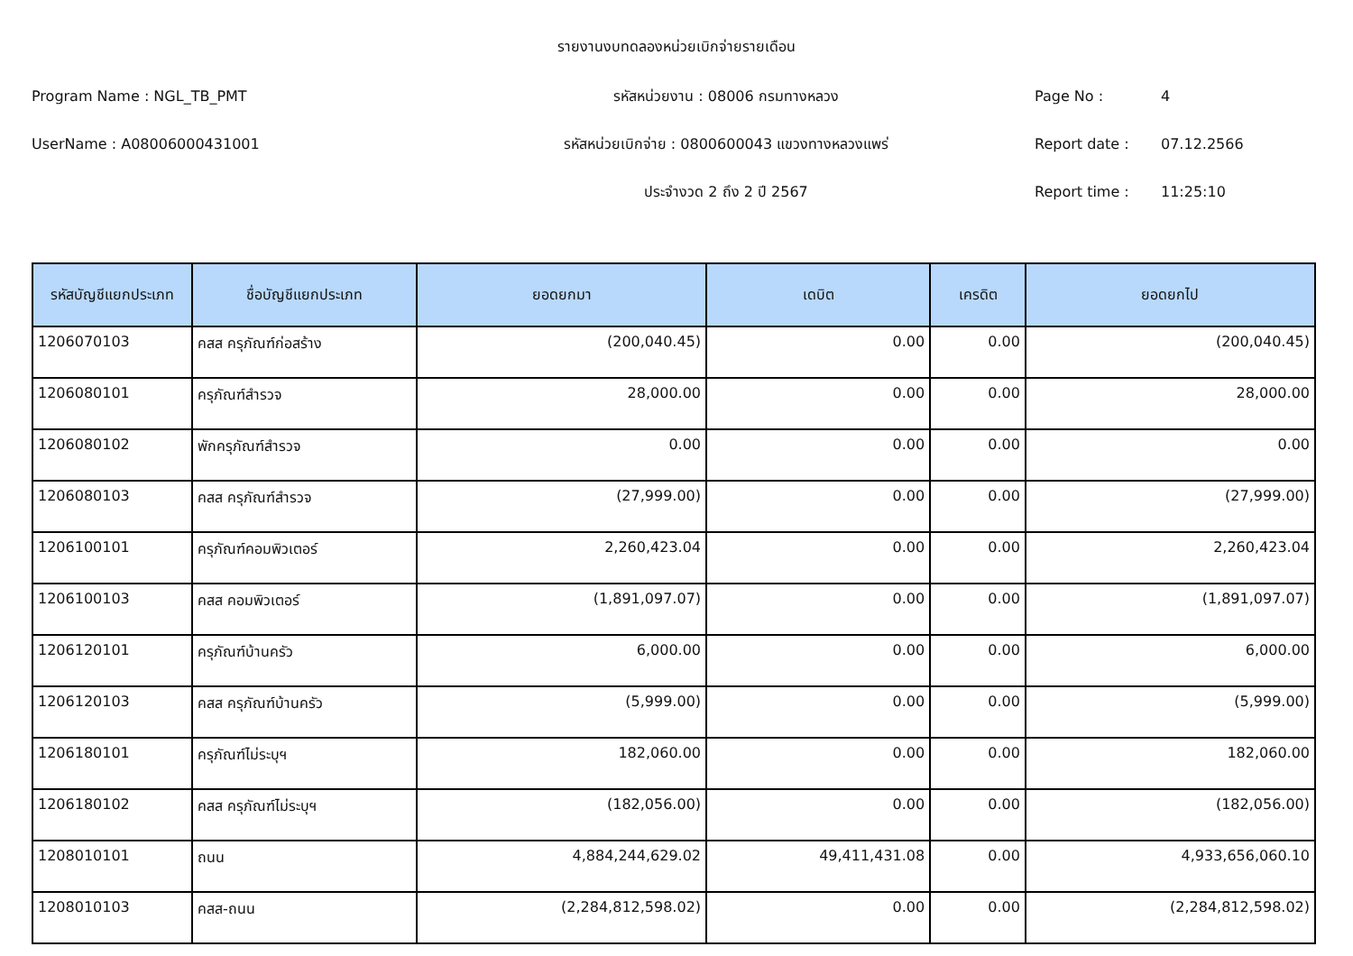รายงานงบทดลองหน่วยเบิกจ่ายรายเดือน
Program Name : NGL_TB_PMT รหัสหน่วยงาน : 08006 กรมทางหลวง Page No : 4
UserName : A08006000431001 รหัสหน่วยเบิกจ่าย : 0800600043 แขวงทางหลวงแพร่ Report date : 07.12.2566
ประจำงวด 2 ถึง 2 ปี 2567 Report time : 11:25:10
| รหัสบัญชีแยกประเภท | ชื่อบัญชีแยกประเภท | ยอดยกมา | เดบิต | เครดิต | ยอดยกไป |
| --- | --- | --- | --- | --- | --- |
| 1206070103 | คสส ครุภัณฑ์ก่อสร้าง | (200,040.45) | 0.00 | 0.00 | (200,040.45) |
| 1206080101 | ครุภัณฑ์สำรวจ | 28,000.00 | 0.00 | 0.00 | 28,000.00 |
| 1206080102 | พักครุภัณฑ์สำรวจ | 0.00 | 0.00 | 0.00 | 0.00 |
| 1206080103 | คสส ครุภัณฑ์สำรวจ | (27,999.00) | 0.00 | 0.00 | (27,999.00) |
| 1206100101 | ครุภัณฑ์คอมพิวเตอร์ | 2,260,423.04 | 0.00 | 0.00 | 2,260,423.04 |
| 1206100103 | คสส คอมพิวเตอร์ | (1,891,097.07) | 0.00 | 0.00 | (1,891,097.07) |
| 1206120101 | ครุภัณฑ์บ้านครัว | 6,000.00 | 0.00 | 0.00 | 6,000.00 |
| 1206120103 | คสส ครุภัณฑ์บ้านครัว | (5,999.00) | 0.00 | 0.00 | (5,999.00) |
| 1206180101 | ครุภัณฑ์ไม่ระบุฯ | 182,060.00 | 0.00 | 0.00 | 182,060.00 |
| 1206180102 | คสส ครุภัณฑ์ไม่ระบุฯ | (182,056.00) | 0.00 | 0.00 | (182,056.00) |
| 1208010101 | ถนน | 4,884,244,629.02 | 49,411,431.08 | 0.00 | 4,933,656,060.10 |
| 1208010103 | คสส-ถนน | (2,284,812,598.02) | 0.00 | 0.00 | (2,284,812,598.02) |